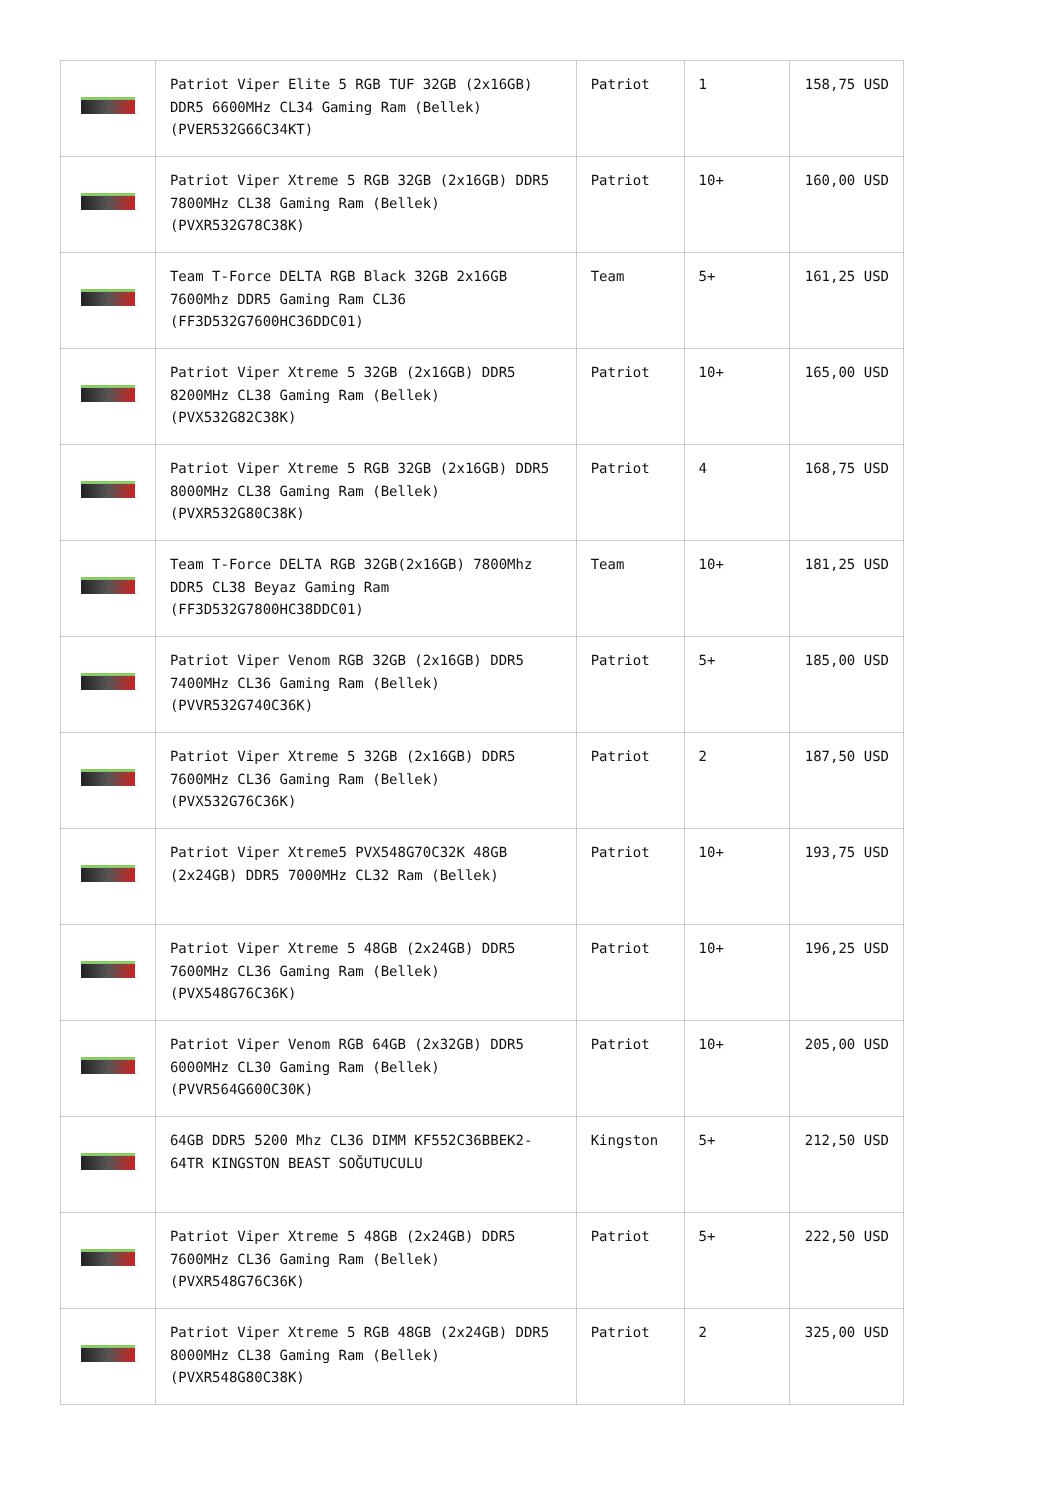| | Patriot Viper Elite 5 RGB TUF 32GB (2x16GB) DDR5 6600MHz CL34 Gaming Ram (Bellek) (PVER532G66C34KT) | Patriot | 1 | 158,75 USD |
| | Patriot Viper Xtreme 5 RGB 32GB (2x16GB) DDR5 7800MHz CL38 Gaming Ram (Bellek) (PVXR532G78C38K) | Patriot | 10+ | 160,00 USD |
| | Team T-Force DELTA RGB Black 32GB 2x16GB 7600Mhz DDR5 Gaming Ram CL36 (FF3D532G7600HC36DDC01) | Team | 5+ | 161,25 USD |
| | Patriot Viper Xtreme 5 32GB (2x16GB) DDR5 8200MHz CL38 Gaming Ram (Bellek) (PVX532G82C38K) | Patriot | 10+ | 165,00 USD |
| | Patriot Viper Xtreme 5 RGB 32GB (2x16GB) DDR5 8000MHz CL38 Gaming Ram (Bellek) (PVXR532G80C38K) | Patriot | 4 | 168,75 USD |
| | Team T-Force DELTA RGB 32GB(2x16GB) 7800Mhz DDR5 CL38 Beyaz Gaming Ram (FF3D532G7800HC38DDC01) | Team | 10+ | 181,25 USD |
| | Patriot Viper Venom RGB 32GB (2x16GB) DDR5 7400MHz CL36 Gaming Ram (Bellek) (PVVR532G740C36K) | Patriot | 5+ | 185,00 USD |
| | Patriot Viper Xtreme 5 32GB (2x16GB) DDR5 7600MHz CL36 Gaming Ram (Bellek) (PVX532G76C36K) | Patriot | 2 | 187,50 USD |
| | Patriot Viper Xtreme5 PVX548G70C32K 48GB (2x24GB) DDR5 7000MHz CL32 Ram (Bellek) | Patriot | 10+ | 193,75 USD |
| | Patriot Viper Xtreme 5 48GB (2x24GB) DDR5 7600MHz CL36 Gaming Ram (Bellek) (PVX548G76C36K) | Patriot | 10+ | 196,25 USD |
| | Patriot Viper Venom RGB 64GB (2x32GB) DDR5 6000MHz CL30 Gaming Ram (Bellek) (PVVR564G600C30K) | Patriot | 10+ | 205,00 USD |
| | 64GB DDR5 5200 Mhz CL36 DIMM KF552C36BBEK2-64TR KINGSTON BEAST SOĞUTUCULU | Kingston | 5+ | 212,50 USD |
| | Patriot Viper Xtreme 5 48GB (2x24GB) DDR5 7600MHz CL36 Gaming Ram (Bellek) (PVXR548G76C36K) | Patriot | 5+ | 222,50 USD |
| | Patriot Viper Xtreme 5 RGB 48GB (2x24GB) DDR5 8000MHz CL38 Gaming Ram (Bellek) (PVXR548G80C38K) | Patriot | 2 | 325,00 USD |